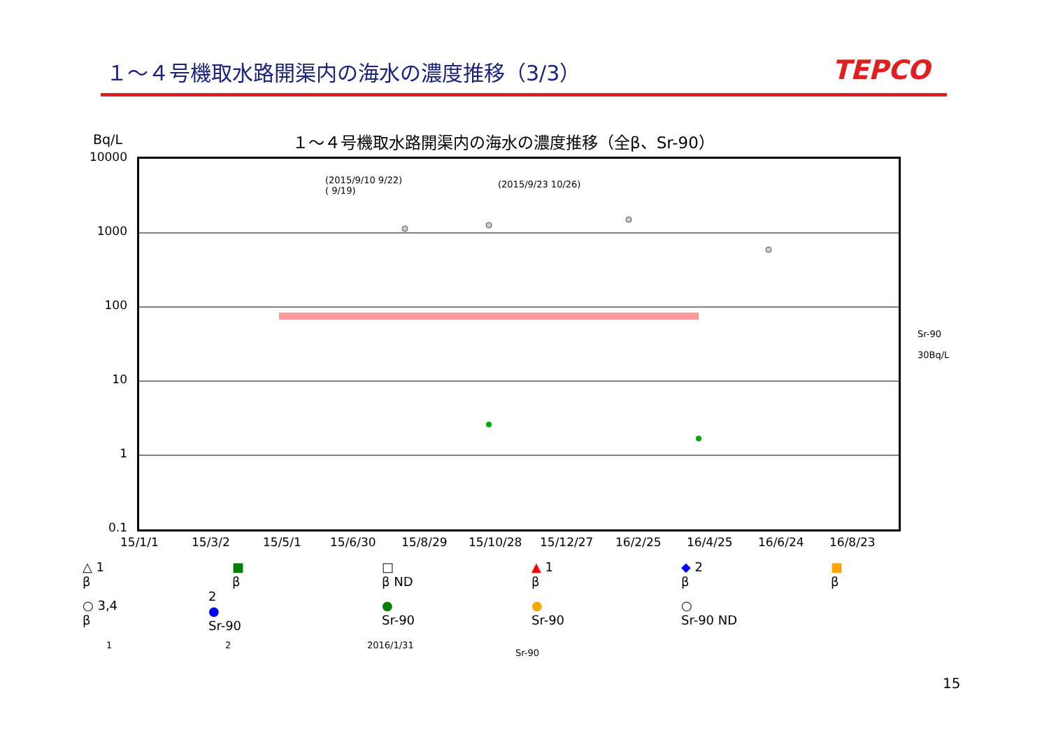１～４号機取水路開渠内の海水の濃度推移（3/3）
TEPCO
Bq/L
１～４号機取水路開渠内の海水の濃度推移（全β、Sr-90）
(2015/9/10 9/22)
( 9/19)
(2015/9/23 10/26)
Sr-90
30Bq/L
10000
1000
100
10
1
0.1
15/1/1 15/3/2 15/5/1 15/6/30 15/8/29 15/10/28 15/12/27 16/2/25 16/4/25 16/6/24 16/8/23
△ 1
β
■
β
□
β ND
▲ 1
β
◆ 2
β
■
β
○ 3,4
β
2
●
Sr-90
●
Sr-90
●
Sr-90
○
Sr-90 ND
1 2 2016/1/31
Sr-90
15